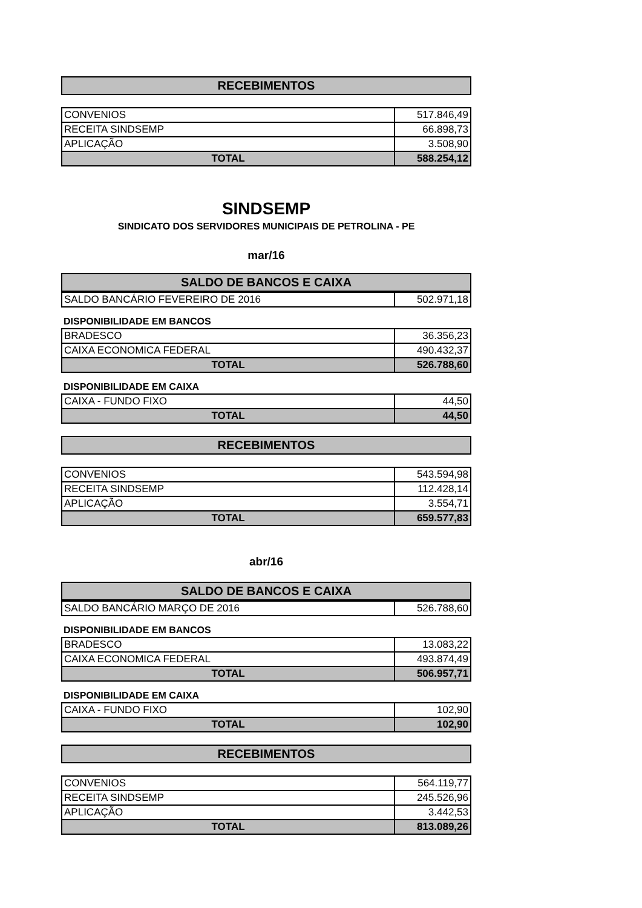RECEBIMENTOS
| CONVENIOS | 517.846,49 |
| RECEITA SINDSEMP | 66.898,73 |
| APLICAÇÃO | 3.508,90 |
| TOTAL | 588.254,12 |
SINDSEMP
SINDICATO DOS SERVIDORES MUNICIPAIS DE PETROLINA - PE
mar/16
SALDO DE BANCOS E CAIXA
| SALDO BANCÁRIO FEVEREIRO DE 2016 | 502.971,18 |
DISPONIBILIDADE EM BANCOS
| BRADESCO | 36.356,23 |
| CAIXA ECONOMICA FEDERAL | 490.432,37 |
| TOTAL | 526.788,60 |
DISPONIBILIDADE EM CAIXA
| CAIXA - FUNDO FIXO | 44,50 |
| TOTAL | 44,50 |
RECEBIMENTOS
| CONVENIOS | 543.594,98 |
| RECEITA SINDSEMP | 112.428,14 |
| APLICAÇÃO | 3.554,71 |
| TOTAL | 659.577,83 |
abr/16
SALDO DE BANCOS E CAIXA
| SALDO BANCÁRIO MARÇO DE 2016 | 526.788,60 |
DISPONIBILIDADE EM BANCOS
| BRADESCO | 13.083,22 |
| CAIXA ECONOMICA FEDERAL | 493.874,49 |
| TOTAL | 506.957,71 |
DISPONIBILIDADE EM CAIXA
| CAIXA - FUNDO FIXO | 102,90 |
| TOTAL | 102,90 |
RECEBIMENTOS
| CONVENIOS | 564.119,77 |
| RECEITA SINDSEMP | 245.526,96 |
| APLICAÇÃO | 3.442,53 |
| TOTAL | 813.089,26 |